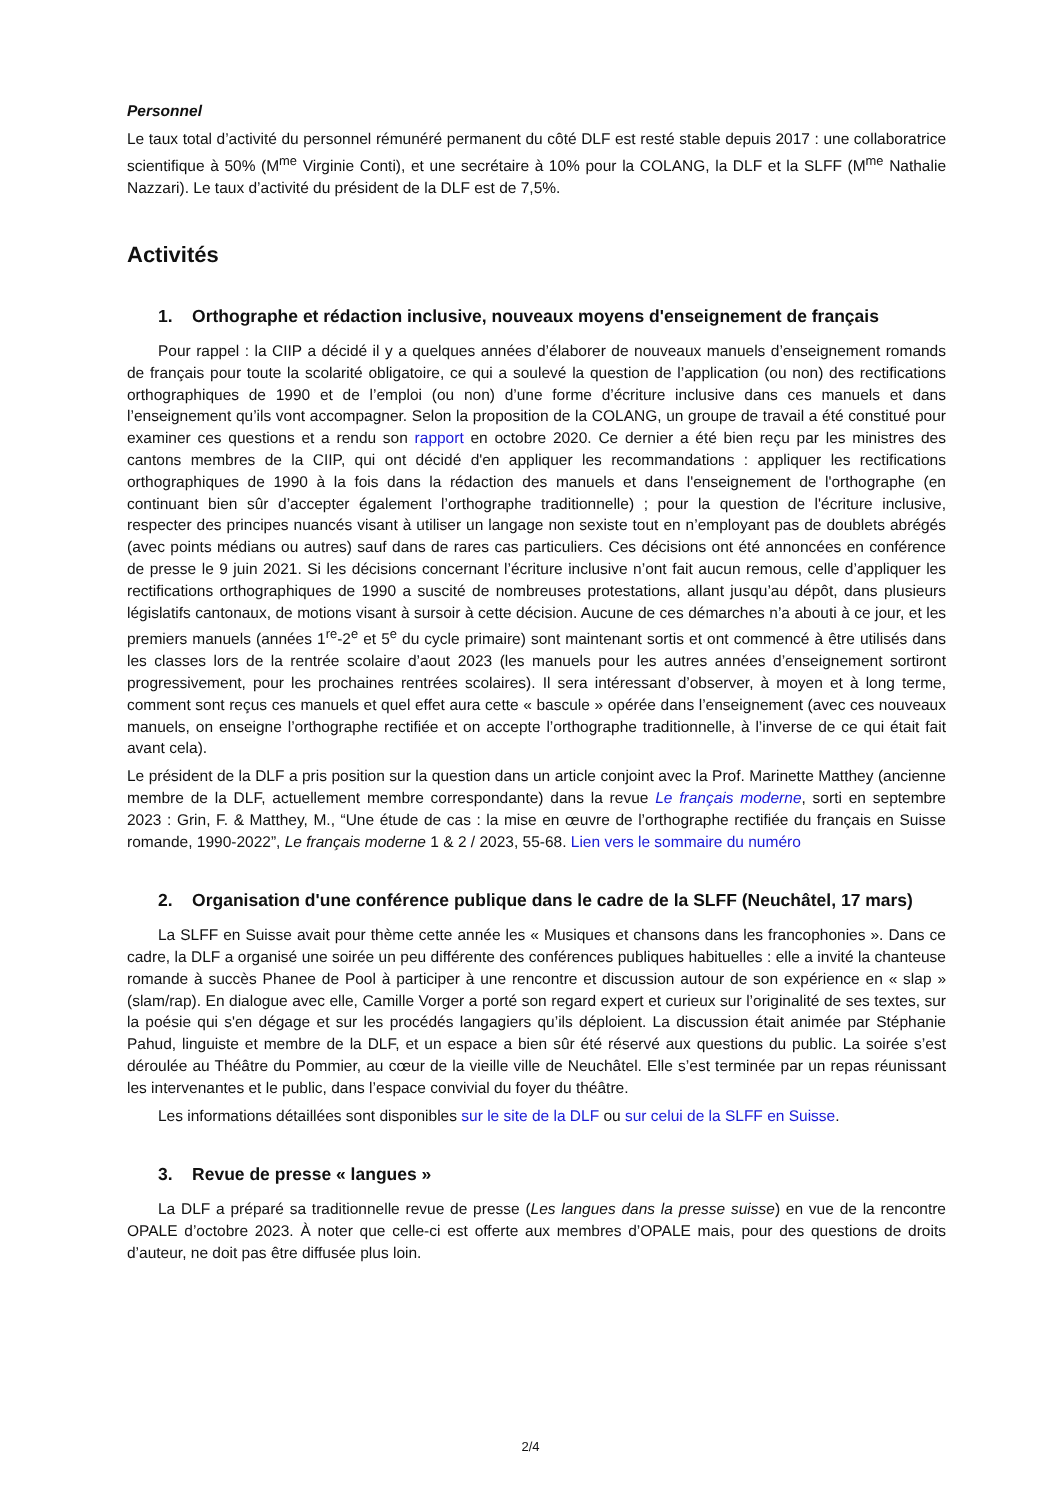Personnel
Le taux total d’activité du personnel rémunéré permanent du côté DLF est resté stable depuis 2017 : une collaboratrice scientifique à 50% (M<sup>me</sup> Virginie Conti), et une secrétaire à 10% pour la COLANG, la DLF et la SLFF (M<sup>me</sup> Nathalie Nazzari). Le taux d’activité du président de la DLF est de 7,5%.
Activités
1. Orthographe et rédaction inclusive, nouveaux moyens d'enseignement de français
Pour rappel : la CIIP a décidé il y a quelques années d’élaborer de nouveaux manuels d’enseignement romands de français pour toute la scolarité obligatoire, ce qui a soulevé la question de l’application (ou non) des rectifications orthographiques de 1990 et de l’emploi (ou non) d’une forme d’écriture inclusive dans ces manuels et dans l’enseignement qu’ils vont accompagner. Selon la proposition de la COLANG, un groupe de travail a été constitué pour examiner ces questions et a rendu son rapport en octobre 2020. Ce dernier a été bien reçu par les ministres des cantons membres de la CIIP, qui ont décidé d'en appliquer les recommandations : appliquer les rectifications orthographiques de 1990 à la fois dans la rédaction des manuels et dans l'enseignement de l'orthographe (en continuant bien sûr d’accepter également l’orthographe traditionnelle) ; pour la question de l'écriture inclusive, respecter des principes nuancés visant à utiliser un langage non sexiste tout en n’employant pas de doublets abrégés (avec points médians ou autres) sauf dans de rares cas particuliers. Ces décisions ont été annoncées en conférence de presse le 9 juin 2021. Si les décisions concernant l’écriture inclusive n’ont fait aucun remous, celle d’appliquer les rectifications orthographiques de 1990 a suscité de nombreuses protestations, allant jusqu’au dépôt, dans plusieurs législatifs cantonaux, de motions visant à sursoir à cette décision. Aucune de ces démarches n’a abouti à ce jour, et les premiers manuels (années 1<sup>re</sup>-2<sup>e</sup> et 5<sup>e</sup> du cycle primaire) sont maintenant sortis et ont commencé à être utilisés dans les classes lors de la rentrée scolaire d’aout 2023 (les manuels pour les autres années d’enseignement sortiront progressivement, pour les prochaines rentrées scolaires). Il sera intéressant d’observer, à moyen et à long terme, comment sont reçus ces manuels et quel effet aura cette « bascule » opérée dans l’enseignement (avec ces nouveaux manuels, on enseigne l’orthographe rectifiée et on accepte l’orthographe traditionnelle, à l’inverse de ce qui était fait avant cela).
Le président de la DLF a pris position sur la question dans un article conjoint avec la Prof. Marinette Matthey (ancienne membre de la DLF, actuellement membre correspondante) dans la revue Le français moderne, sorti en septembre 2023 : Grin, F. & Matthey, M., “Une étude de cas : la mise en œuvre de l’orthographe rectifiée du français en Suisse romande, 1990-2022”, Le français moderne 1 & 2 / 2023, 55-68. Lien vers le sommaire du numéro
2. Organisation d'une conférence publique dans le cadre de la SLFF (Neuchâtel, 17 mars)
La SLFF en Suisse avait pour thème cette année les « Musiques et chansons dans les francophonies ». Dans ce cadre, la DLF a organisé une soirée un peu différente des conférences publiques habituelles : elle a invité la chanteuse romande à succès Phanee de Pool à participer à une rencontre et discussion autour de son expérience en « slap » (slam/rap). En dialogue avec elle, Camille Vorger a porté son regard expert et curieux sur l’originalité de ses textes, sur la poésie qui s'en dégage et sur les procédés langagiers qu’ils déploient. La discussion était animée par Stéphanie Pahud, linguiste et membre de la DLF, et un espace a bien sûr été réservé aux questions du public. La soirée s’est déroulée au Théâtre du Pommier, au cœur de la vieille ville de Neuchâtel. Elle s’est terminée par un repas réunissant les intervenantes et le public, dans l’espace convivial du foyer du théâtre.
Les informations détaillées sont disponibles sur le site de la DLF ou sur celui de la SLFF en Suisse.
3. Revue de presse « langues »
La DLF a préparé sa traditionnelle revue de presse (Les langues dans la presse suisse) en vue de la rencontre OPALE d’octobre 2023. À noter que celle-ci est offerte aux membres d’OPALE mais, pour des questions de droits d’auteur, ne doit pas être diffusée plus loin.
2/4